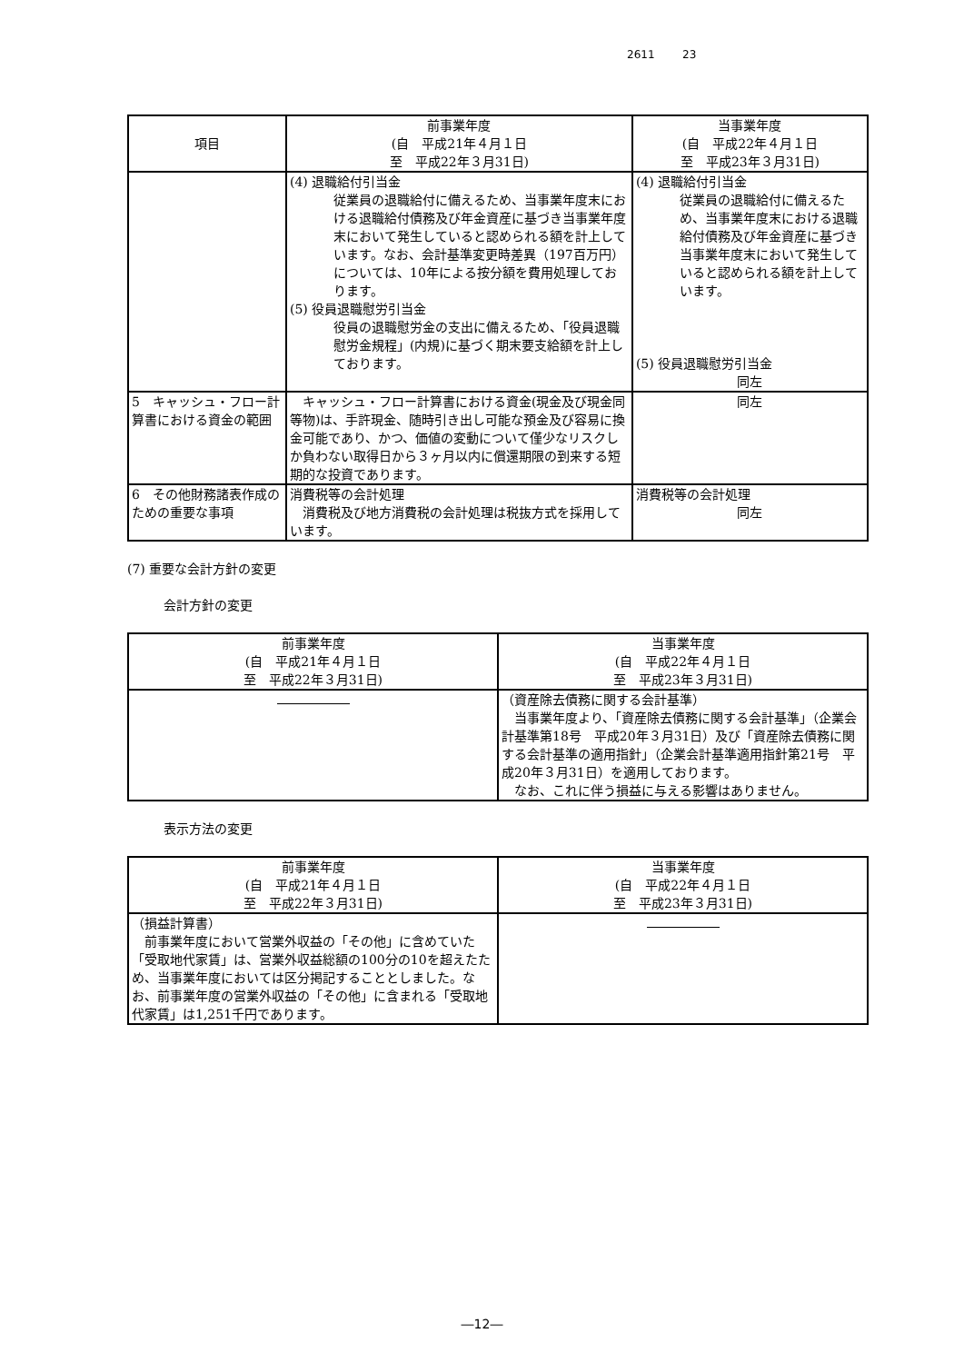2611 23
| 項目 | 前事業年度 (自 平成21年４月１日 至 平成22年３月31日) | 当事業年度 (自 平成22年４月１日 至 平成23年３月31日) |
| --- | --- | --- |
| | (4) 退職給付引当金 従業員の退職給付に備えるため、当事業年度末における退職給付債務及び年金資産に基づき当事業年度末において発生していると認められる額を計上しています。なお、会計基準変更時差異（197百万円）については、10年による按分額を費用処理しております。 (5) 役員退職慰労引当金 役員の退職慰労金の支出に備えるため、「役員退職慰労金規程」(内規)に基づく期末要支給額を計上しております。 | (4) 退職給付引当金 従業員の退職給付に備えるため、当事業年度末における退職給付債務及び年金資産に基づき当事業年度末において発生していると認められる額を計上しています。 (5) 役員退職慰労引当金 同左 |
| 5 キャッシュ・フロー計算書における資金の範囲 | キャッシュ・フロー計算書における資金(現金及び現金同等物)は、手許現金、随時引き出し可能な預金及び容易に換金可能であり、かつ、価値の変動について僅少なリスクしか負わない取得日から３ヶ月以内に償還期限の到来する短期的な投資であります。 | 同左 |
| 6 その他財務諸表作成のための重要な事項 | 消費税等の会計処理 消費税及び地方消費税の会計処理は税抜方式を採用しています。 | 消費税等の会計処理 同左 |
(7) 重要な会計方針の変更
会計方針の変更
| 前事業年度 (自 平成21年４月１日 至 平成22年３月31日) | 当事業年度 (自 平成22年４月１日 至 平成23年３月31日) |
| --- | --- |
| | （資産除去債務に関する会計基準） 当事業年度より、「資産除去債務に関する会計基準」（企業会計基準第18号 平成20年３月31日）及び「資産除去債務に関する会計基準の適用指針」（企業会計基準適用指針第21号 平成20年３月31日）を適用しております。 なお、これに伴う損益に与える影響はありません。 |
表示方法の変更
| 前事業年度 (自 平成21年４月１日 至 平成22年３月31日) | 当事業年度 (自 平成22年４月１日 至 平成23年３月31日) |
| --- | --- |
| （損益計算書） 前事業年度において営業外収益の「その他」に含めていた「受取地代家賃」は、営業外収益総額の100分の10を超えたため、当事業年度においては区分掲記することとしました。なお、前事業年度の営業外収益の「その他」に含まれる「受取地代家賃」は1,251千円であります。 | |
―12―